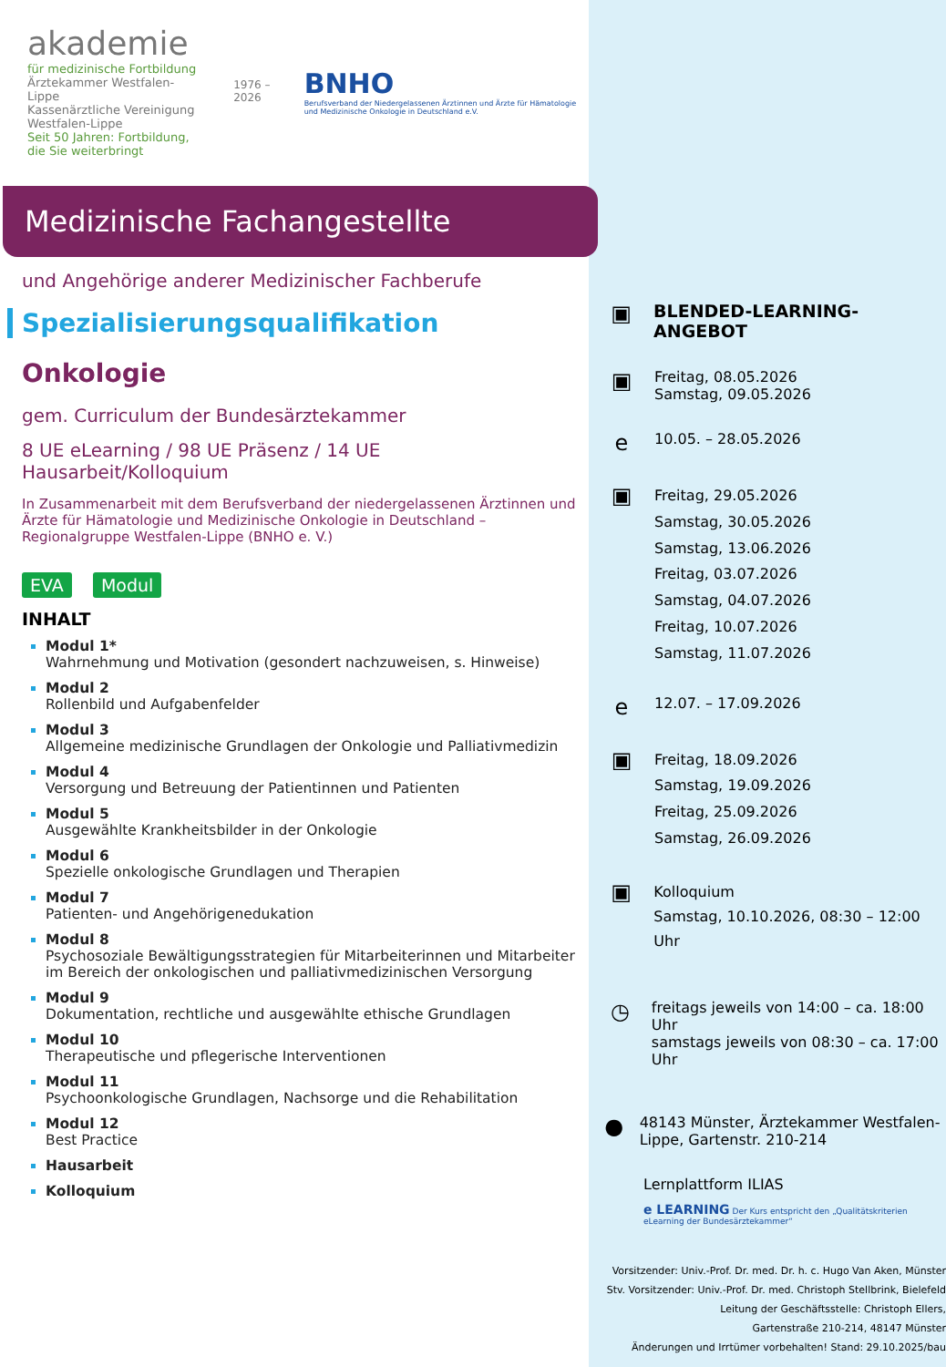akademie
für medizinische Fortbildung
Ärztekammer Westfalen-Lippe
Kassenärztliche Vereinigung Westfalen-Lippe
Seit 50 Jahren: Fortbildung, die Sie weiterbringt
1976 – 2026
BNHO
Berufsverband der Niedergelassenen Ärztinnen und Ärzte für Hämatologie und Medizinische Onkologie in Deutschland e.V.
Medizinische Fachangestellte
und Angehörige anderer Medizinischer Fachberufe
Spezialisierungsqualifikation
Onkologie
gem. Curriculum der Bundesärztekammer
8 UE eLearning / 98 UE Präsenz / 14 UE Hausarbeit/Kolloquium
In Zusammenarbeit mit dem Berufsverband der niedergelassenen Ärztinnen und Ärzte für Hämatologie und Medizinische Onkologie in Deutschland – Regionalgruppe Westfalen-Lippe (BNHO e. V.)
EVA Modul
INHALT
Modul 1*
Wahrnehmung und Motivation (gesondert nachzuweisen, s. Hinweise)
Modul 2
Rollenbild und Aufgabenfelder
Modul 3
Allgemeine medizinische Grundlagen der Onkologie und Palliativmedizin
Modul 4
Versorgung und Betreuung der Patientinnen und Patienten
Modul 5
Ausgewählte Krankheitsbilder in der Onkologie
Modul 6
Spezielle onkologische Grundlagen und Therapien
Modul 7
Patienten- und Angehörigenedukation
Modul 8
Psychosoziale Bewältigungsstrategien für Mitarbeiterinnen und Mitarbeiter im Bereich der onkologischen und palliativmedizinischen Versorgung
Modul 9
Dokumentation, rechtliche und ausgewählte ethische Grundlagen
Modul 10
Therapeutische und pflegerische Interventionen
Modul 11
Psychoonkologische Grundlagen, Nachsorge und die Rehabilitation
Modul 12
Best Practice
Hausarbeit
Kolloquium
▣
BLENDED-LEARNING-ANGEBOT
▣
Freitag, 08.05.2026
Samstag, 09.05.2026
e
10.05. – 28.05.2026
▣
Freitag, 29.05.2026
Samstag, 30.05.2026
Samstag, 13.06.2026
Freitag, 03.07.2026
Samstag, 04.07.2026
Freitag, 10.07.2026
Samstag, 11.07.2026
e
12.07. – 17.09.2026
▣
Freitag, 18.09.2026
Samstag, 19.09.2026
Freitag, 25.09.2026
Samstag, 26.09.2026
▣
Kolloquium
Samstag, 10.10.2026, 08:30 – 12:00 Uhr
◷
freitags jeweils von 14:00 – ca. 18:00 Uhr
samstags jeweils von 08:30 – ca. 17:00 Uhr
●
48143 Münster, Ärztekammer Westfalen-Lippe, Gartenstr. 210-214
Lernplattform ILIAS
e LEARNING Der Kurs entspricht den „Qualitätskriterien eLearning der Bundesärztekammer“
Vorsitzender: Univ.-Prof. Dr. med. Dr. h. c. Hugo Van Aken, Münster
Stv. Vorsitzender: Univ.-Prof. Dr. med. Christoph Stellbrink, Bielefeld
Leitung der Geschäftsstelle: Christoph Ellers,
Gartenstraße 210-214, 48147 Münster
Änderungen und Irrtümer vorbehalten! Stand: 29.10.2025/bau